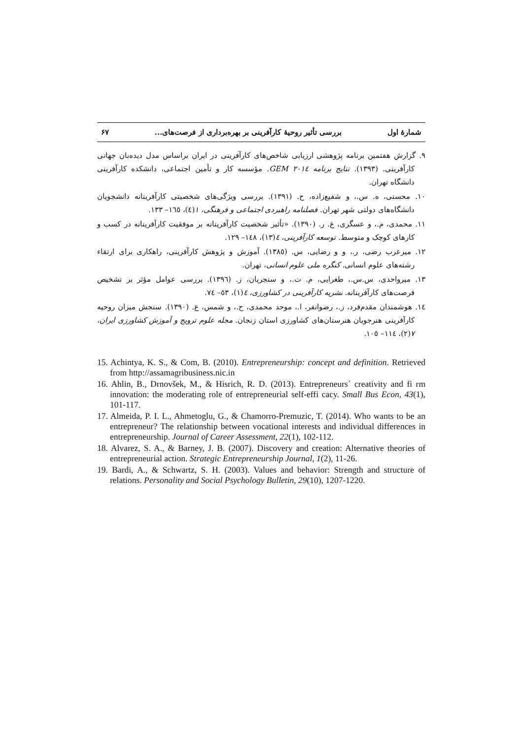شمارهٔ اول بررسی تأثیر روحیهٔ کارآفرینی بر بهره‌برداری از فرصت‌های... ۶۷
۹. گزارش هفتمین برنامه پژوهشی ارزیابی شاخص‌های کارآفرینی در ایران براساس مدل دیده‌بان جهانی کارآفرینی. (۱۳۹۳). نتایج برنامه ۲۰۱٤ GEM. مؤسسه کار و تأمین اجتماعی، دانشکده کارآفرینی دانشگاه تهران.
۱۰. محسنی، ه. س.، و شفیع‌زاده، ح. (۱۳۹۱). بررسی ویژگی‌های شخصیتی کارآفرینانه دانشجویان دانشگاه‌های دولتی شهر تهران. فصلنامه راهبردی اجتماعی و فرهنگی، ۱(٤)، ۱٦٥– ۱۳۳.
۱۱. محمدی، م.، و عسگری، غ. ر. (۱۳۹۰). «تأثیر شخصیت کارآفرینانه بر موفقیت کارآفرینانه در کسب و کارهای کوچک و متوسط. توسعه کارآفرینی، ٤(۱۳)، ۱٤۸– ۱۲۹.
۱۲. میرعرب رضی، ر.، و و رضایی، س. (۱۳۸٥). آموزش و پژوهش کارآفرینی، راهکاری برای ارتقاء رشته‌های علوم انسانی. کنگره ملی علوم انسانی، تهران.
۱۳. میرواحدی، س.س.، طغرایی، م. ت.، و سنجریان، ز. (۱۳۹٦). بررسی عوامل مؤثر بر تشخیص فرصت‌های کارآفرینانه. نشریه کارآفرینی در کشاورزی، ٤(۱)، ٥۳– ۷٤.
۱٤. هوشمندان مقدم‌فرد، ز.، رضوانفر، ا.، موحد محمدی، ح.، و شمس، ع. (۱۳۹۰). سنجش میزان روحیه کارآفرینی هنرجویان هنرستان‌های کشاورزی استان زنجان. مجله علوم ترویج و آموزش کشاورزی ایران، ۷(۲)، ۱۱٤– ۱۰٥.
15. Achintya, K. S., & Com, B. (2010). Entrepreneurship: concept and definition. Retrieved from http://assamagribusiness.nic.in
16. Ahlin, B., Drnovšek, M., & Hisrich, R. D. (2013). Entrepreneurs´ creativity and fi rm innovation: the moderating role of entrepreneurial self-effi cacy. Small Bus Econ, 43(1), 101-117.
17. Almeida, P. I. L., Ahmetoglu, G., & Chamorro-Premuzic, T. (2014). Who wants to be an entrepreneur? The relationship between vocational interests and individual differences in entrepreneurship. Journal of Career Assessment, 22(1), 102-112.
18. Alvarez, S. A., & Barney, J. B. (2007). Discovery and creation: Alternative theories of entrepreneurial action. Strategic Entrepreneurship Journal, 1(2), 11-26.
19. Bardi, A., & Schwartz, S. H. (2003). Values and behavior: Strength and structure of relations. Personality and Social Psychology Bulletin, 29(10), 1207-1220.